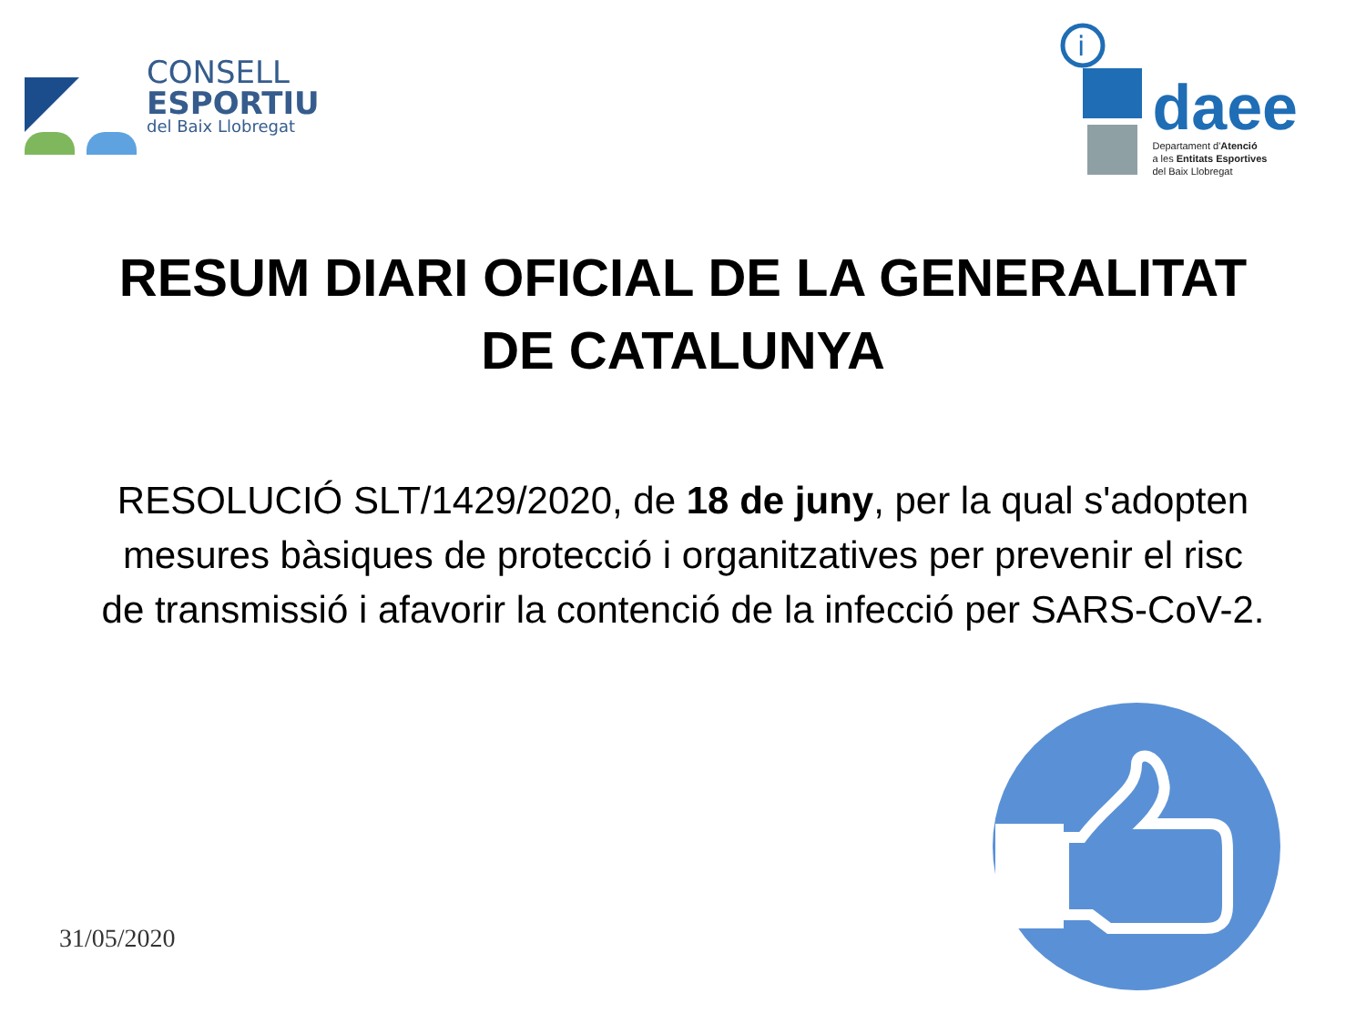CONSELL
ESPORTIU
del Baix Llobregat
i
daee
Departament d'Atenció
a les Entitats Esportives
del Baix Llobregat
RESUM DIARI OFICIAL DE LA GENERALITAT DE CATALUNYA
RESOLUCIÓ SLT/1429/2020, de 18 de juny, per la qual s'adopten mesures bàsiques de protecció i organitzatives per prevenir el risc de transmissió i afavorir la contenció de la infecció per SARS-CoV-2.
31/05/2020